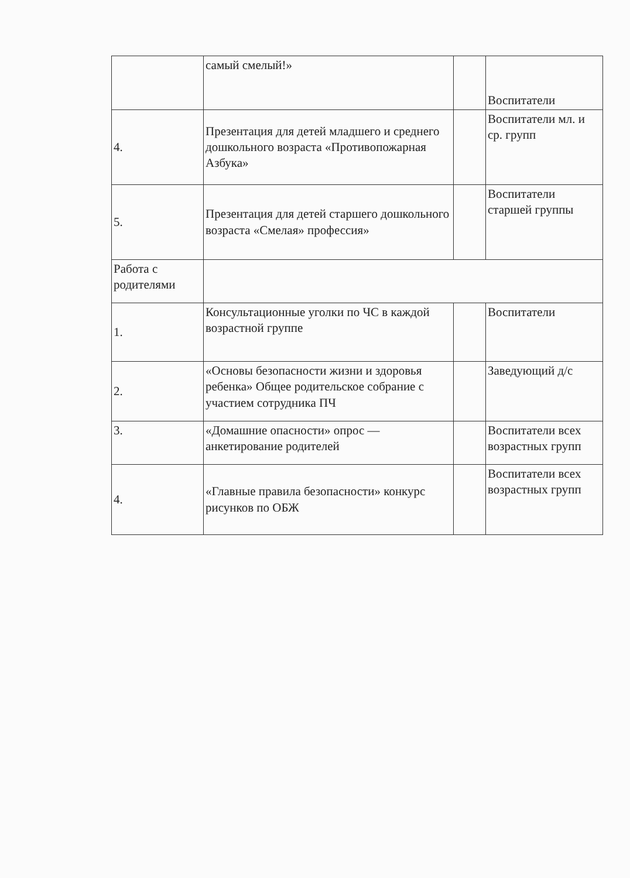| | самый смелый!» | | Воспитатели |
| 4. | Презентация для детей младшего и среднего дошкольного возраста «Противопожарная Азбука» | | Воспитатели мл. и ср. групп |
| 5. | Презентация для детей старшего дошкольного возраста «Смелая» профессия» | | Воспитатели старшей группы |
| Работа с родителями | | | |
| 1. | Консультационные уголки по ЧС в каждой возрастной группе | | Воспитатели |
| 2. | «Основы безопасности жизни и здоровья ребенка» Общее родительское собрание с участием сотрудника ПЧ | | Заведующий д/с |
| 3. | «Домашние опасности» опрос — анкетирование родителей | | Воспитатели всех возрастных групп |
| 4. | «Главные правила безопасности» конкурс рисунков по ОБЖ | | Воспитатели всех возрастных групп |